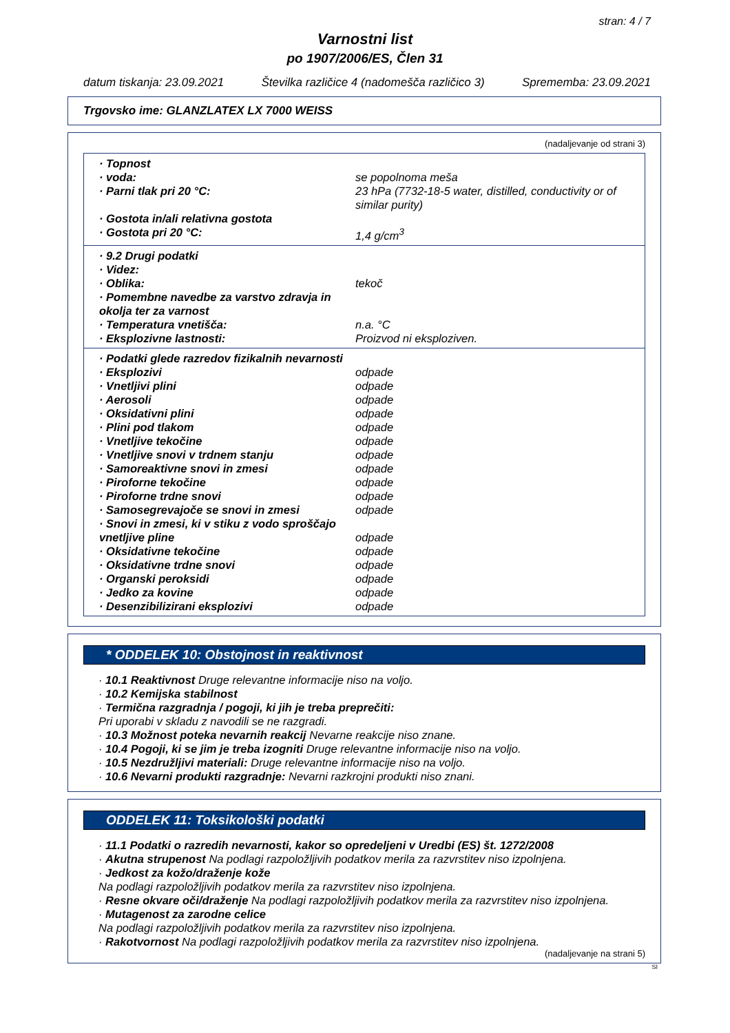stran: 4 / 7
Varnostni list
po 1907/2006/ES, Člen 31
datum tiskanja: 23.09.2021 Številka različice 4 (nadomešča različico 3) Sprememba: 23.09.2021
Trgovsko ime: GLANZLATEX LX 7000 WEISS
(nadaljevanje od strani 3)
| · Topnost | |
| · voda: | se popolnoma meša |
| · Parni tlak pri 20 °C: | 23 hPa (7732-18-5 water, distilled, conductivity or of similar purity) |
| · Gostota in/ali relativna gostota | |
| · Gostota pri 20 °C: | 1,4 g/cm<sup>3</sup> |
| · 9.2 Drugi podatki | |
| · Videz: | |
| · Oblika: | tekoč |
| · Pomembne navedbe za varstvo zdravja in okolja ter za varnost | |
| · Temperatura vnetišča: | n.a. °C |
| · Eksplozivne lastnosti: | Proizvod ni eksploziven. |
| · Podatki glede razredov fizikalnih nevarnosti | |
| · Eksplozivi | odpade |
| · Vnetljivi plini | odpade |
| · Aerosoli | odpade |
| · Oksidativni plini | odpade |
| · Plini pod tlakom | odpade |
| · Vnetljive tekočine | odpade |
| · Vnetljive snovi v trdnem stanju | odpade |
| · Samoreaktivne snovi in zmesi | odpade |
| · Piroforne tekočine | odpade |
| · Piroforne trdne snovi | odpade |
| · Samosegrevajoče se snovi in zmesi | odpade |
| · Snovi in zmesi, ki v stiku z vodo sproščajo vnetljive pline | odpade |
| · Oksidativne tekočine | odpade |
| · Oksidativne trdne snovi | odpade |
| · Organski peroksidi | odpade |
| · Jedko za kovine | odpade |
| · Desenzibilizirani eksplozivi | odpade |
* ODDELEK 10: Obstojnost in reaktivnost
· 10.1 Reaktivnost Druge relevantne informacije niso na voljo.
· 10.2 Kemijska stabilnost
· Termična razgradnja / pogoji, ki jih je treba preprečiti:
Pri uporabi v skladu z navodili se ne razgradi.
· 10.3 Možnost poteka nevarnih reakcij Nevarne reakcije niso znane.
· 10.4 Pogoji, ki se jim je treba izogniti Druge relevantne informacije niso na voljo.
· 10.5 Nezdružljivi materiali: Druge relevantne informacije niso na voljo.
· 10.6 Nevarni produkti razgradnje: Nevarni razkrojni produkti niso znani.
ODDELEK 11: Toksikološki podatki
· 11.1 Podatki o razredih nevarnosti, kakor so opredeljeni v Uredbi (ES) št. 1272/2008
· Akutna strupenost Na podlagi razpoložljivih podatkov merila za razvrstitev niso izpolnjena.
· Jedkost za kožo/draženje kože
Na podlagi razpoložljivih podatkov merila za razvrstitev niso izpolnjena.
· Resne okvare oči/draženje Na podlagi razpoložljivih podatkov merila za razvrstitev niso izpolnjena.
· Mutagenost za zarodne celice
Na podlagi razpoložljivih podatkov merila za razvrstitev niso izpolnjena.
· Rakotvornost Na podlagi razpoložljivih podatkov merila za razvrstitev niso izpolnjena.
(nadaljevanje na strani 5)
SI